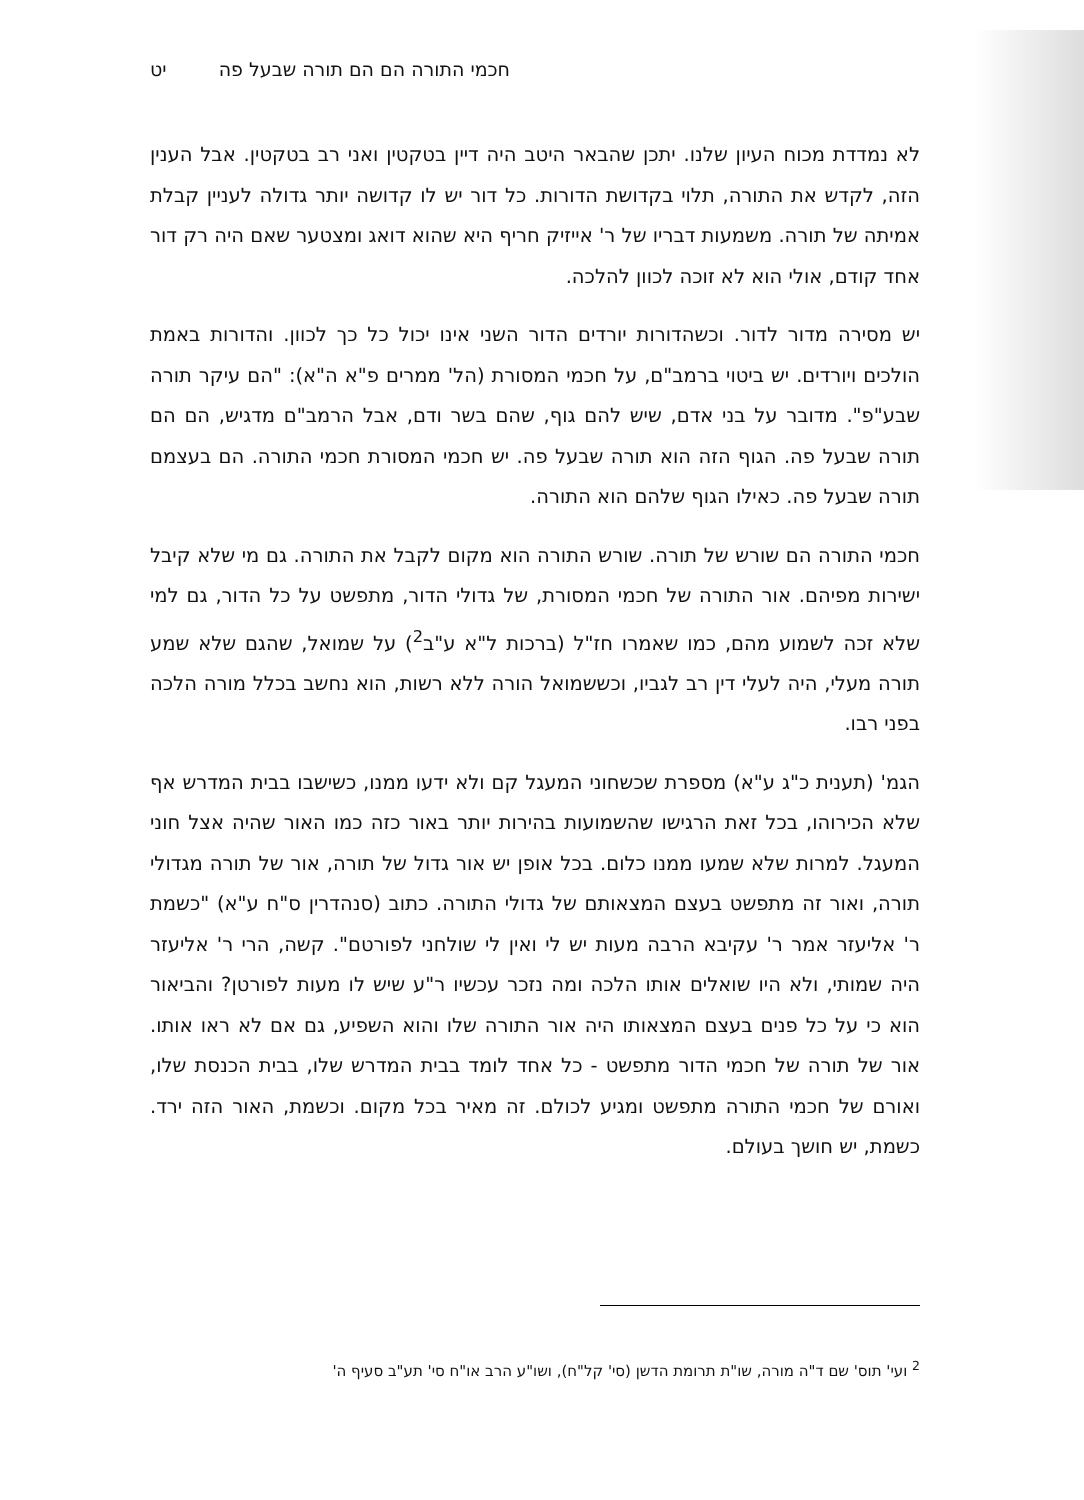חכמי התורה הם הם תורה שבעל פה יט
לא נמדדת מכוח העיון שלנו. יתכן שהבאר היטב היה דיין בטקטין ואני רב בטקטין. אבל הענין הזה, לקדש את התורה, תלוי בקדושת הדורות. כל דור יש לו קדושה יותר גדולה לעניין קבלת אמיתה של תורה. משמעות דבריו של ר' אייזיק חריף היא שהוא דואג ומצטער שאם היה רק דור אחד קודם, אולי הוא לא זוכה לכוון להלכה.
יש מסירה מדור לדור. וכשהדורות יורדים הדור השני אינו יכול כל כך לכוון. והדורות באמת הולכים ויורדים. יש ביטוי ברמב"ם, על חכמי המסורת (הל' ממרים פ"א ה"א): "הם עיקר תורה שבע"פ". מדובר על בני אדם, שיש להם גוף, שהם בשר ודם, אבל הרמב"ם מדגיש, הם הם תורה שבעל פה. הגוף הזה הוא תורה שבעל פה. יש חכמי המסורת חכמי התורה. הם בעצמם תורה שבעל פה. כאילו הגוף שלהם הוא התורה.
חכמי התורה הם שורש של תורה. שורש התורה הוא מקום לקבל את התורה. גם מי שלא קיבל ישירות מפיהם. אור התורה של חכמי המסורת, של גדולי הדור, מתפשט על כל הדור, גם למי שלא זכה לשמוע מהם, כמו שאמרו חז"ל (ברכות ל"א ע"ב<sup>2</sup>) על שמואל, שהגם שלא שמע תורה מעלי, היה לעלי דין רב לגביו, וכששמואל הורה ללא רשות, הוא נחשב בכלל מורה הלכה בפני רבו.
הגמ' (תענית כ"ג ע"א) מספרת שכשחוני המעגל קם ולא ידעו ממנו, כשישבו בבית המדרש אף שלא הכירוהו, בכל זאת הרגישו שהשמועות בהירות יותר באור כזה כמו האור שהיה אצל חוני המעגל. למרות שלא שמעו ממנו כלום. בכל אופן יש אור גדול של תורה, אור של תורה מגדולי תורה, ואור זה מתפשט בעצם המצאותם של גדולי התורה. כתוב (סנהדרין ס"ח ע"א) "כשמת ר' אליעזר אמר ר' עקיבא הרבה מעות יש לי ואין לי שולחני לפורטם". קשה, הרי ר' אליעזר היה שמותי, ולא היו שואלים אותו הלכה ומה נזכר עכשיו ר"ע שיש לו מעות לפורטן? והביאור הוא כי על כל פנים בעצם המצאותו היה אור התורה שלו והוא השפיע, גם אם לא ראו אותו. אור של תורה של חכמי הדור מתפשט - כל אחד לומד בבית המדרש שלו, בבית הכנסת שלו, ואורם של חכמי התורה מתפשט ומגיע לכולם. זה מאיר בכל מקום. וכשמת, האור הזה ירד. כשמת, יש חושך בעולם.
<sup>2</sup> ועי' תוס' שם ד"ה מורה, שו"ת תרומת הדשן (סי' קל"ח), ושו"ע הרב או"ח סי' תע"ב סעיף ה'